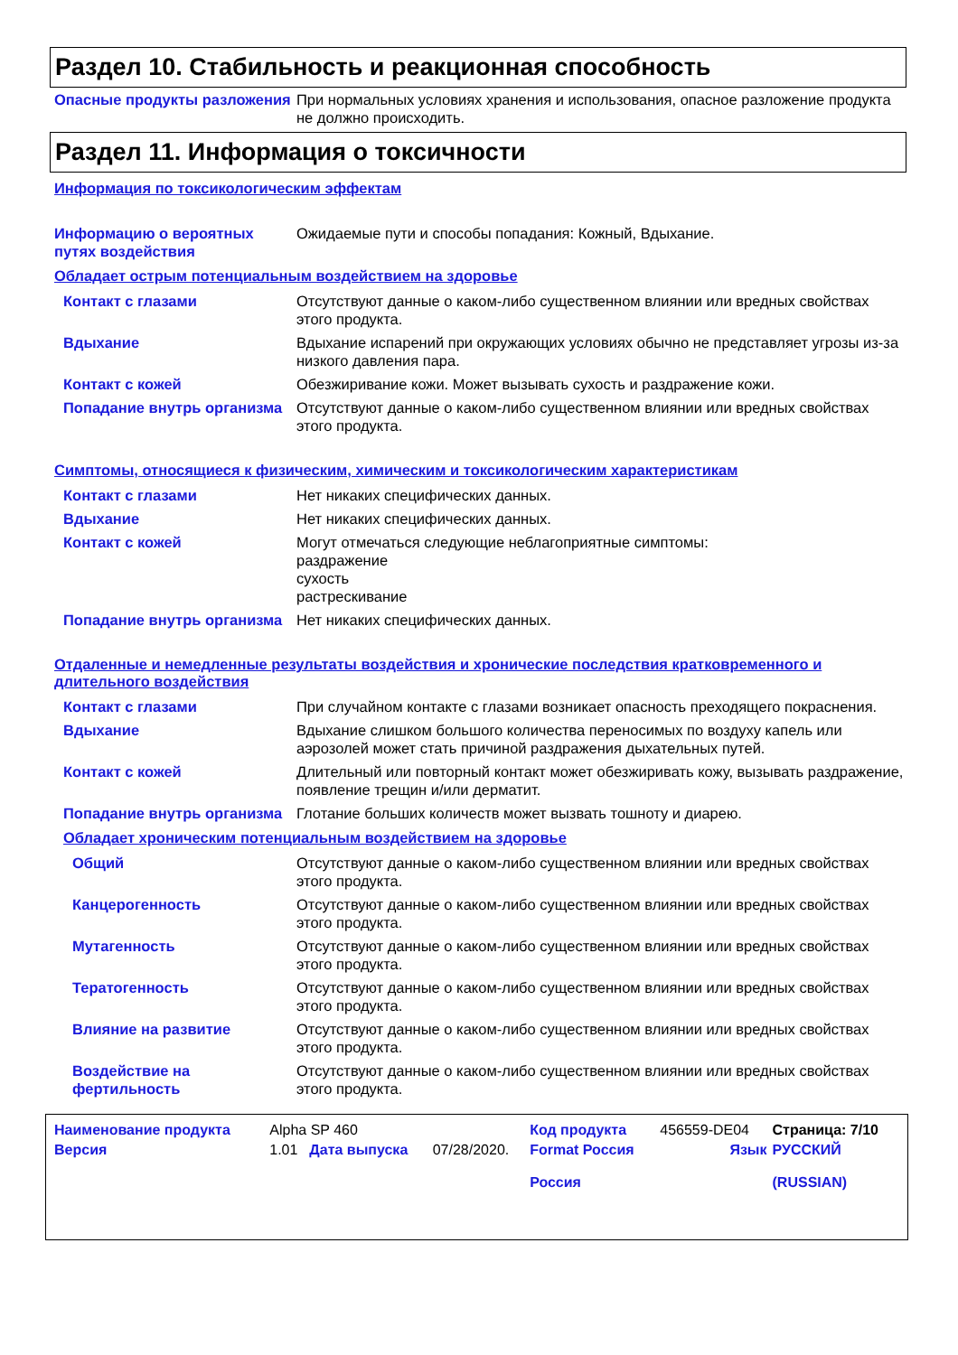Раздел 10. Стабильность и реакционная способность
Опасные продукты разложения При нормальных условиях хранения и использования, опасное разложение продукта не должно происходить.
Раздел 11. Информация о токсичности
Информация по токсикологическим эффектам
Информацию о вероятных путях воздействия
Ожидаемые пути и способы попадания: Кожный, Вдыхание.
Обладает острым потенциальным воздействием на здоровье
Контакт с глазами Отсутствуют данные о каком-либо существенном влиянии или вредных свойствах этого продукта.
Вдыхание Вдыхание испарений при окружающих условиях обычно не представляет угрозы из-за низкого давления пара.
Контакт с кожей Обезжиривание кожи. Может вызывать сухость и раздражение кожи.
Попадание внутрь организма Отсутствуют данные о каком-либо существенном влиянии или вредных свойствах этого продукта.
Симптомы, относящиеся к физическим, химическим и токсикологическим характеристикам
Контакт с глазами Нет никаких специфических данных.
Вдыхание Нет никаких специфических данных.
Контакт с кожей Могут отмечаться следующие неблагоприятные симптомы:
раздражение
сухость
растрескивание
Попадание внутрь организма Нет никаких специфических данных.
Отдаленные и немедленные результаты воздействия и хронические последствия кратковременного и длительного воздействия
Контакт с глазами При случайном контакте с глазами возникает опасность преходящего покраснения.
Вдыхание Вдыхание слишком большого количества переносимых по воздуху капель или аэрозолей может стать причиной раздражения дыхательных путей.
Контакт с кожей Длительный или повторный контакт может обезжиривать кожу, вызывать раздражение, появление трещин и/или дерматит.
Попадание внутрь организма Глотание больших количеств может вызвать тошноту и диарею.
Обладает хроническим потенциальным воздействием на здоровье
Общий Отсутствуют данные о каком-либо существенном влиянии или вредных свойствах этого продукта.
Канцерогенность Отсутствуют данные о каком-либо существенном влиянии или вредных свойствах этого продукта.
Мутагенность Отсутствуют данные о каком-либо существенном влиянии или вредных свойствах этого продукта.
Тератогенность Отсутствуют данные о каком-либо существенном влиянии или вредных свойствах этого продукта.
Влияние на развитие Отсутствуют данные о каком-либо существенном влиянии или вредных свойствах этого продукта.
Воздействие на фертильность Отсутствуют данные о каком-либо существенном влиянии или вредных свойствах этого продукта.
| Наименование продукта | Alpha SP 460 | | | Код продукта | 456559-DE04 | Страница: 7/10 |
| Версия | 1.01 | Дата выпуска | 07/28/2020. | Format Россия Россия | Язык | РУССКИЙ (RUSSIAN) |